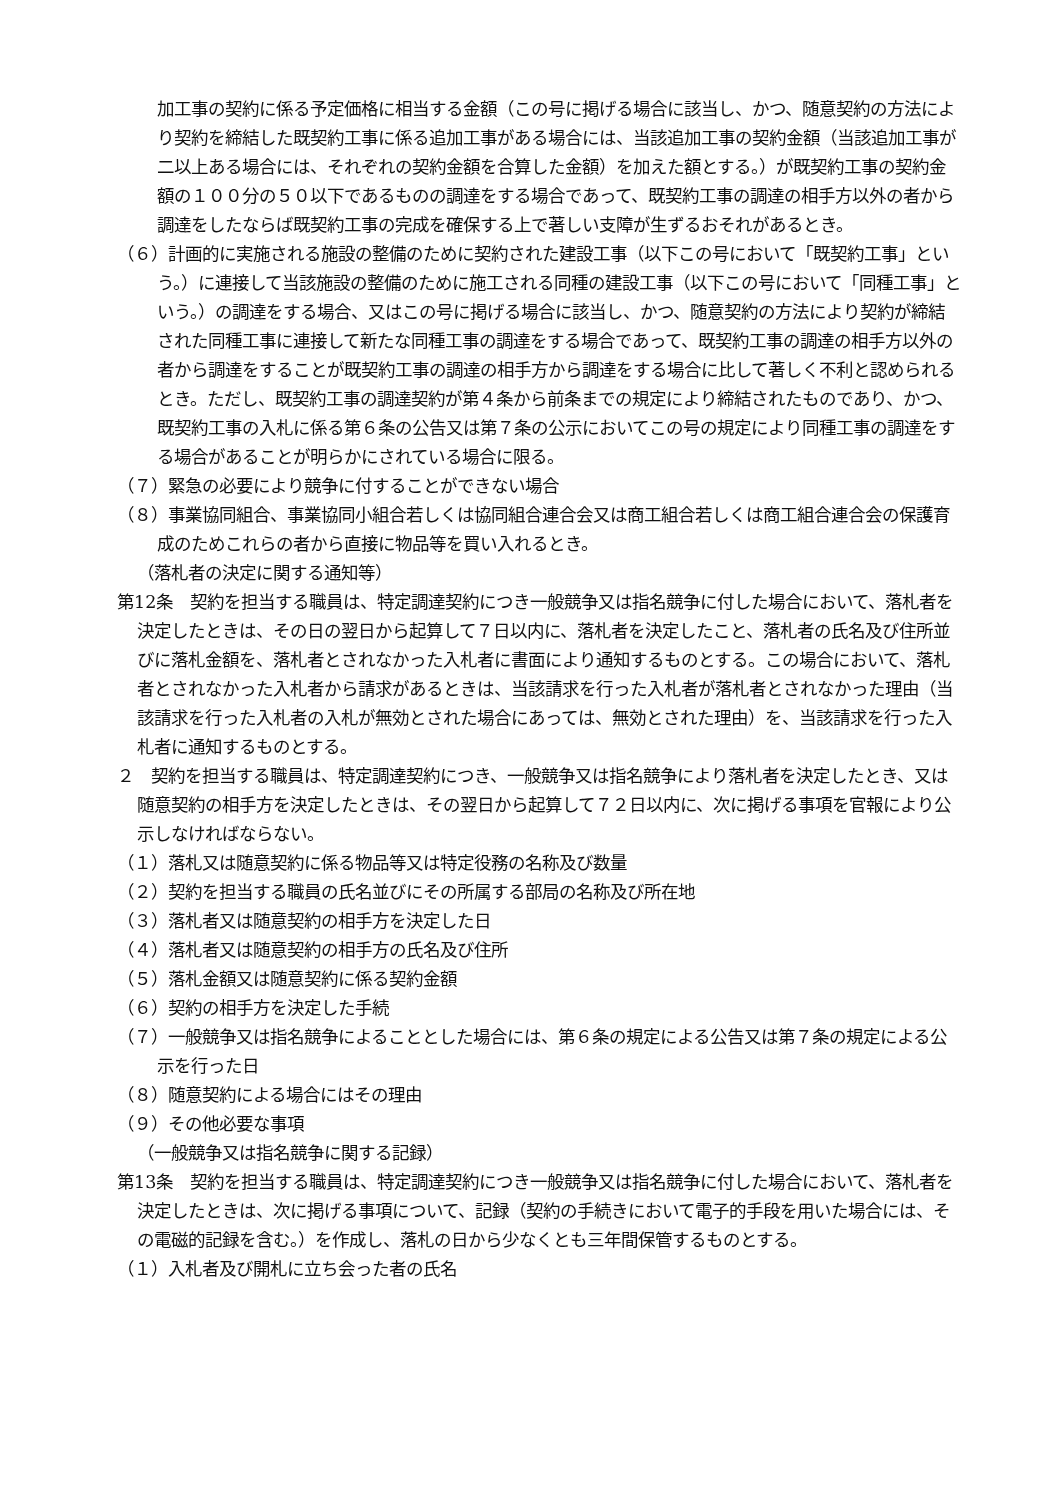加工事の契約に係る予定価格に相当する金額（この号に掲げる場合に該当し、かつ、随意契約の方法により契約を締結した既契約工事に係る追加工事がある場合には、当該追加工事の契約金額（当該追加工事が二以上ある場合には、それぞれの契約金額を合算した金額）を加えた額とする。）が既契約工事の契約金額の１００分の５０以下であるものの調達をする場合であって、既契約工事の調達の相手方以外の者から調達をしたならば既契約工事の完成を確保する上で著しい支障が生ずるおそれがあるとき。
（６）計画的に実施される施設の整備のために契約された建設工事（以下この号において「既契約工事」という。）に連接して当該施設の整備のために施工される同種の建設工事（以下この号において「同種工事」という。）の調達をする場合、又はこの号に掲げる場合に該当し、かつ、随意契約の方法により契約が締結された同種工事に連接して新たな同種工事の調達をする場合であって、既契約工事の調達の相手方以外の者から調達をすることが既契約工事の調達の相手方から調達をする場合に比して著しく不利と認められるとき。ただし、既契約工事の調達契約が第４条から前条までの規定により締結されたものであり、かつ、既契約工事の入札に係る第６条の公告又は第７条の公示においてこの号の規定により同種工事の調達をする場合があることが明らかにされている場合に限る。
（７）緊急の必要により競争に付することができない場合
（８）事業協同組合、事業協同小組合若しくは協同組合連合会又は商工組合若しくは商工組合連合会の保護育成のためこれらの者から直接に物品等を買い入れるとき。
（落札者の決定に関する通知等）
第12条　契約を担当する職員は、特定調達契約につき一般競争又は指名競争に付した場合において、落札者を決定したときは、その日の翌日から起算して７日以内に、落札者を決定したこと、落札者の氏名及び住所並びに落札金額を、落札者とされなかった入札者に書面により通知するものとする。この場合において、落札者とされなかった入札者から請求があるときは、当該請求を行った入札者が落札者とされなかった理由（当該請求を行った入札者の入札が無効とされた場合にあっては、無効とされた理由）を、当該請求を行った入札者に通知するものとする。
２　契約を担当する職員は、特定調達契約につき、一般競争又は指名競争により落札者を決定したとき、又は随意契約の相手方を決定したときは、その翌日から起算して７２日以内に、次に掲げる事項を官報により公示しなければならない。
（１）落札又は随意契約に係る物品等又は特定役務の名称及び数量
（２）契約を担当する職員の氏名並びにその所属する部局の名称及び所在地
（３）落札者又は随意契約の相手方を決定した日
（４）落札者又は随意契約の相手方の氏名及び住所
（５）落札金額又は随意契約に係る契約金額
（６）契約の相手方を決定した手続
（７）一般競争又は指名競争によることとした場合には、第６条の規定による公告又は第７条の規定による公示を行った日
（８）随意契約による場合にはその理由
（９）その他必要な事項
（一般競争又は指名競争に関する記録）
第13条　契約を担当する職員は、特定調達契約につき一般競争又は指名競争に付した場合において、落札者を決定したときは、次に掲げる事項について、記録（契約の手続きにおいて電子的手段を用いた場合には、その電磁的記録を含む。）を作成し、落札の日から少なくとも三年間保管するものとする。
（１）入札者及び開札に立ち会った者の氏名